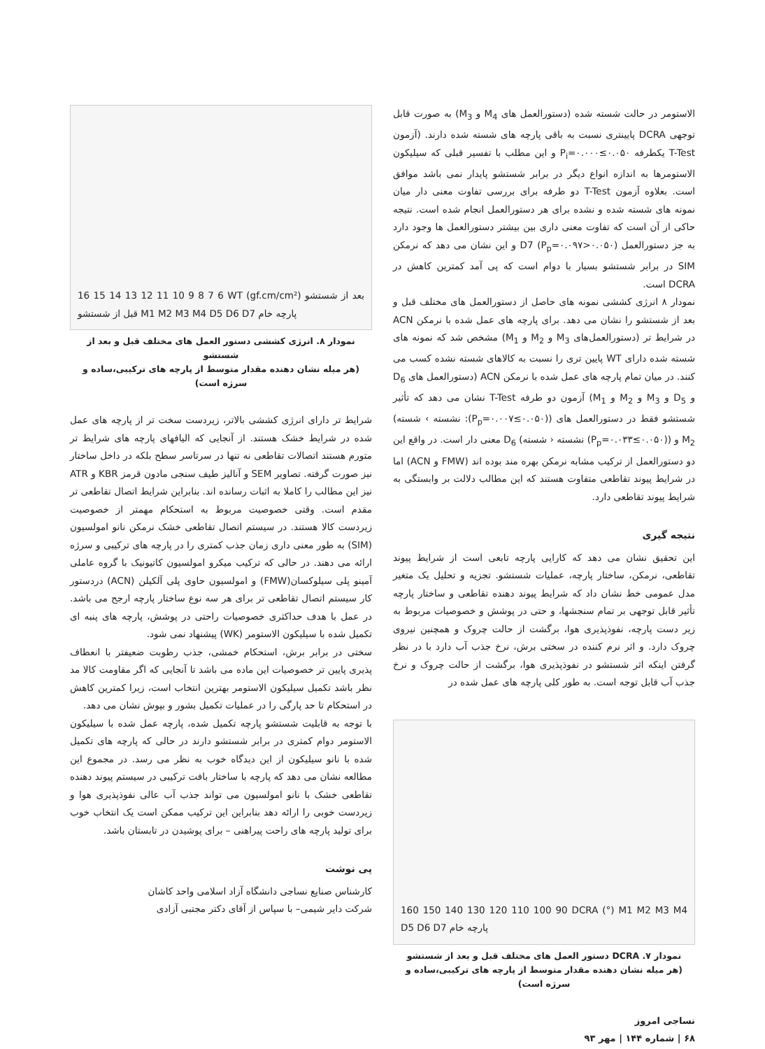الاستومر در حالت شسته شده (دستورالعمل های M<sub>4</sub> و M<sub>3</sub>) به صورت قابل توجهی DCRA پایینتری نسبت به باقی پارچه های شسته شده دارند. (آزمون T-Test یکطرفه P<sub>i</sub>=۰.۰۰۰≤۰.۰۵۰ و این مطلب با تفسیر قبلی که سیلیکون الاستومرها به اندازه انواع دیگر در برابر شستشو پایدار نمی باشد موافق است. بعلاوه آزمون T-Test دو طرفه برای بررسی تفاوت معنی دار میان نمونه های شسته شده و نشده برای هر دستورالعمل انجام شده است. نتیجه حاکی از آن است که تفاوت معنی داری بین بیشتر دستورالعمل ها وجود دارد به جز دستورالعمل D7 (P<sub>p</sub>=۰.۰۹۷>۰.۰۵۰) و این نشان می دهد که نرمکن SIM در برابر شستشو بسیار با دوام است که پی آمد کمترین کاهش در DCRA است.
نمودار ۸ انرژی کششی نمونه های حاصل از دستورالعمل های مختلف قبل و بعد از شستشو را نشان می دهد. برای پارچه های عمل شده با نرمکن ACN در شرایط تر (دستورالعمل‌های M<sub>3</sub> و M<sub>2</sub> و M<sub>1</sub>) مشخص شد که نمونه های شسته شده دارای WT پایین تری را نسبت به کالاهای شسته نشده کسب می کنند. در میان تمام پارچه های عمل شده با نرمکن ACN (دستورالعمل های D<sub>6</sub> و D<sub>5</sub> و M<sub>3</sub> و M<sub>2</sub> و M<sub>1</sub>) آزمون دو طرفه T-Test نشان می دهد که تأثیر شستشو فقط در دستورالعمل های ((P<sub>p</sub>=۰.۰۰۷≤۰.۰۵۰): نشسته › شسته) M<sub>2</sub> و ((P<sub>p</sub>=۰.۰۳۳≤۰.۰۵۰) نشسته ‹ شسته) D<sub>6</sub> معنی دار است. در واقع این دو دستورالعمل از ترکیب مشابه نرمکن بهره مند بوده اند (FMW و ACN) اما در شرایط پیوند تقاطعی متفاوت هستند که این مطالب دلالت بر وابستگی به شرایط پیوند تقاطعی دارد.
نتیجه گیری
این تحقیق نشان می دهد که کارایی پارچه تابعی است از شرایط پیوند تقاطعی، نرمکن، ساختار پارچه، عملیات شستشو. تجزیه و تحلیل یک متغیر مدل عمومی خط نشان داد که شرایط پیوند دهنده تقاطعی و ساختار پارچه تأثیر قابل توجهی بر تمام سنجشها، و حتی در پوشش و خصوصیات مربوط به زیر دست پارچه، نفوذپذیری هوا، برگشت از حالت چروک و همچنین نیروی چروک دارد. و اثر نرم کننده در سختی برش، نرخ جذب آب دارد با در نظر گرفتن اینکه اثر شستشو در نفوذپذیری هوا، برگشت از حالت چروک و نرخ جذب آب قابل توجه است. به طور کلی پارچه های عمل شده در
160 150 140 130 120 110 100 90 DCRA (°) M1 M2 M3 M4 D5 D6 D7 پارچه خام
نمودار ۷. DCRA دستور العمل های مختلف قبل و بعد از شستشو
(هر میله نشان دهنده مقدار متوسط از پارچه های ترکیبی،ساده و سرژه است)
نساجی امروز
۶۸ | شماره ۱۴۴ | مهر ۹۳
16 15 14 13 12 11 10 9 8 7 6 WT (gf.cm/cm²) بعد از شستشو قبل از شستشو M1 M2 M3 M4 D5 D6 D7 پارچه خام
نمودار ۸. انرژی کششی دستور العمل های مختلف قبل و بعد از شستشو
(هر میله نشان دهنده مقدار متوسط از پارچه های ترکیبی،ساده و سرژه است)
شرایط تر دارای انرژی کششی بالاتر، زیردست سخت تر از پارچه های عمل شده در شرایط خشک هستند. از آنجایی که الیافهای پارچه های شرایط تر متورم هستند اتصالات تقاطعی نه تنها در سرتاسر سطح بلکه در داخل ساختار نیز صورت گرفته. تصاویر SEM و آنالیز طیف سنجی مادون قرمز KBR و ATR نیز این مطالب را کاملا به اثبات رسانده اند. بنابراین شرایط اتصال تقاطعی تر مقدم است. وقتی خصوصیت مربوط به استحکام مهمتر از خصوصیت زیردست کالا هستند. در سیستم اتصال تقاطعی خشک نرمکن نانو امولسیون (SIM) به طور معنی داری زمان جذب کمتری را در پارچه های ترکیبی و سرژه ارائه می دهند. در حالی که ترکیب میکرو امولسیون کاتیونیک با گروه عاملی آمینو پلی سیلوکسان(FMW) و امولسیون حاوی پلی آلکیلن (ACN) دردستور کار سیستم اتصال تقاطعی تر برای هر سه نوع ساختار پارچه ارجح می باشد. در عمل با هدف حداکثری خصوصیات راحتی در پوشش، پارچه های پنبه ای تکمیل شده با سیلیکون الاستومر (WK) پیشنهاد نمی شود.
سختی در برابر برش، استحکام خمشی، جذب رطوبت ضعیفتر با انعطاف پذیری پایین تر خصوصیات این ماده می باشد تا آنجایی که اگر مقاومت کالا مد نظر باشد تکمیل سیلیکون الاستومر بهترین انتخاب است، زیرا کمترین کاهش در استحکام تا حد پارگی را در عملیات تکمیل بشور و بپوش نشان می دهد.
با توجه به قابلیت شستشو پارچه تکمیل شده، پارچه عمل شده با سیلیکون الاستومر دوام کمتری در برابر شستشو دارند در حالی که پارچه های تکمیل شده با نانو سیلیکون از این دیدگاه خوب به نظر می رسد. در مجموع این مطالعه نشان می دهد که پارچه با ساختار بافت ترکیبی در سیستم پیوند دهنده تقاطعی خشک با نانو امولسیون می تواند جذب آب عالی نفوذپذیری هوا و زیردست خوبی را ارائه دهد بنابراین این ترکیب ممکن است یک انتخاب خوب برای تولید پارچه های راحت پیراهنی – برای پوشیدن در تابستان باشد.
پی نوشت
کارشناس صنایع نساجی دانشگاه آزاد اسلامی واحد کاشان
شرکت دایر شیمی– با سپاس از آقای دکتر مجتبی آزادی